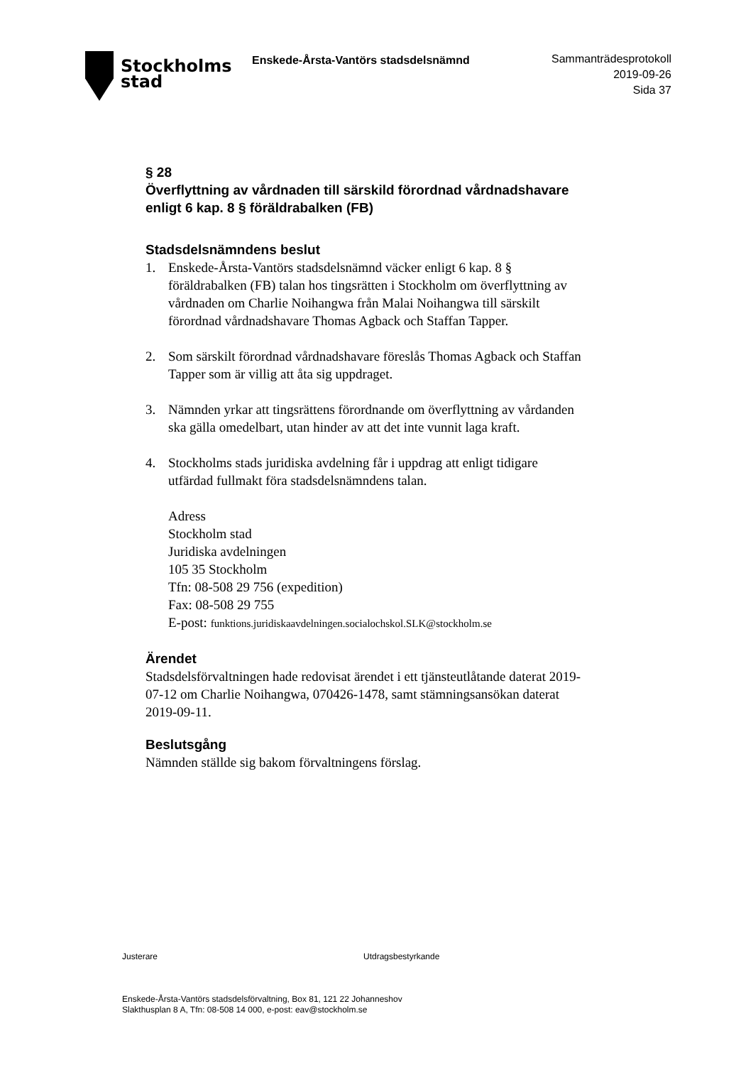Stockholms
stad
Enskede-Årsta-Vantörs stadsdelsnämnd
Sammanträdesprotokoll
2019-09-26
Sida 37
§ 28
Överflyttning av vårdnaden till särskild förordnad vårdnadshavare enligt 6 kap. 8 § föräldrabalken (FB)
Stadsdelsnämndens beslut
1. Enskede-Årsta-Vantörs stadsdelsnämnd väcker enligt 6 kap. 8 § föräldrabalken (FB) talan hos tingsrätten i Stockholm om överflyttning av vårdnaden om Charlie Noihangwa från Malai Noihangwa till särskilt förordnad vårdnadshavare Thomas Agback och Staffan Tapper.
2. Som särskilt förordnad vårdnadshavare föreslås Thomas Agback och Staffan Tapper som är villig att åta sig uppdraget.
3. Nämnden yrkar att tingsrättens förordnande om överflyttning av vårdanden ska gälla omedelbart, utan hinder av att det inte vunnit laga kraft.
4. Stockholms stads juridiska avdelning får i uppdrag att enligt tidigare utfärdad fullmakt föra stadsdelsnämndens talan.
Adress
Stockholm stad
Juridiska avdelningen
105 35 Stockholm
Tfn: 08-508 29 756 (expedition)
Fax: 08-508 29 755
E-post: funktions.juridiskaavdelningen.socialochskol.SLK@stockholm.se
Ärendet
Stadsdelsförvaltningen hade redovisat ärendet i ett tjänsteutlåtande daterat 2019-07-12 om Charlie Noihangwa, 070426-1478, samt stämningsansökan daterat 2019-09-11.
Beslutsgång
Nämnden ställde sig bakom förvaltningens förslag.
Justerare Utdragsbestyrkande
Enskede-Årsta-Vantörs stadsdelsförvaltning, Box 81, 121 22 Johanneshov
Slakthusplan 8 A, Tfn: 08-508 14 000, e-post: eav@stockholm.se